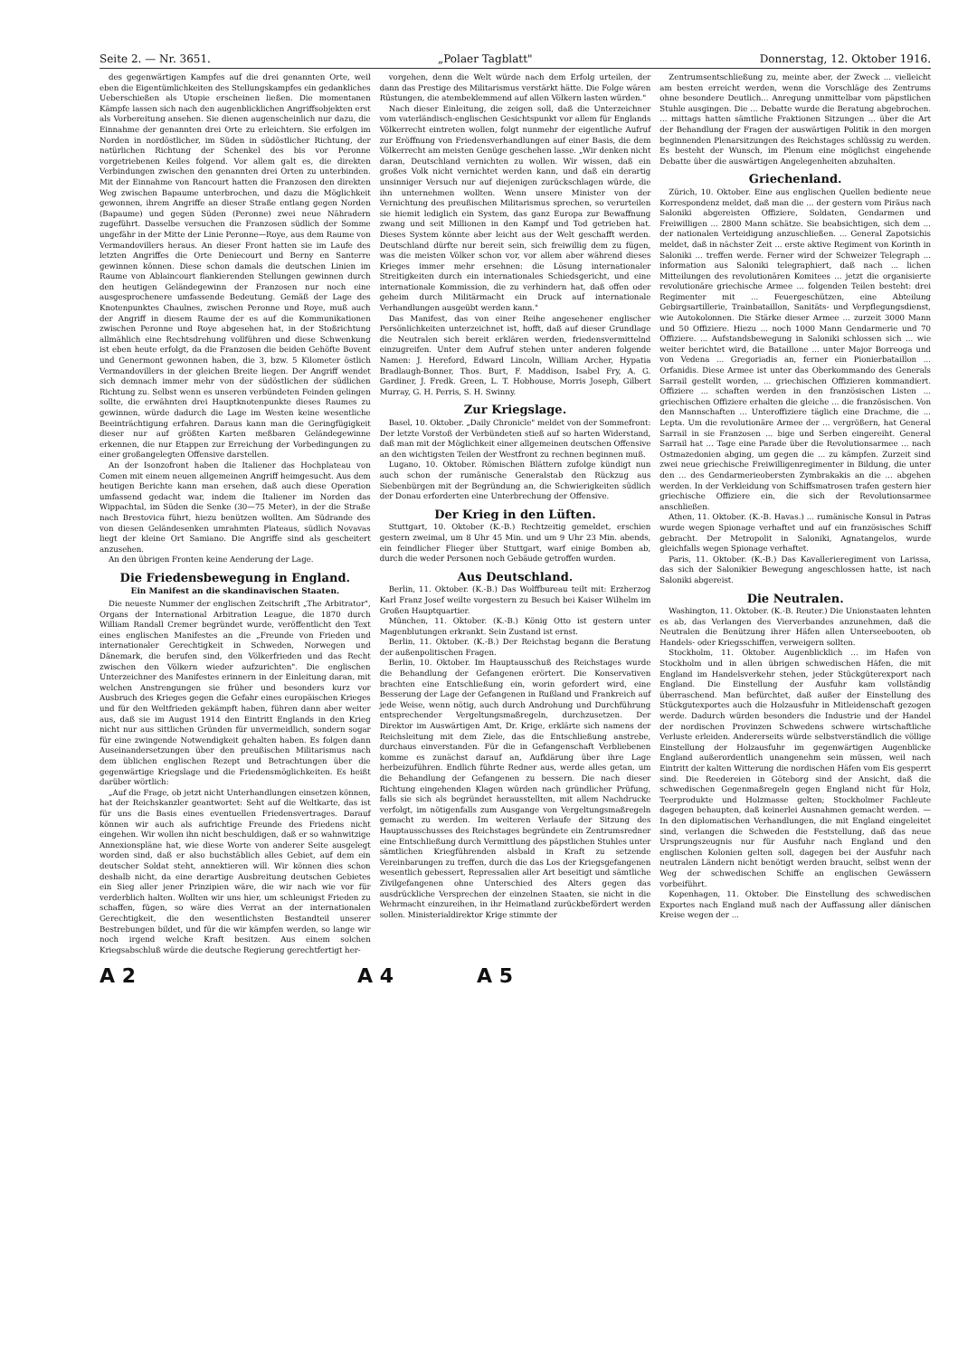Seite 2. — Nr. 3651. „Polaer Tagblatt" Donnerstag, 12. Oktober 1916.
des gegenwärtigen Kampfes auf die drei genannten Orte, weil eben die Eigentümlichkeiten des Stellungskampfes ein gedankliches Ueberschießen als Utopie erscheinen ließen. Die momentanen Kämpfe lassen sich nach den augenblicklichen Angriffsobjekten erst als Vorbereitung ansehen. Sie dienen augenscheinlich nur dazu, die Einnahme der genannten drei Orte zu erleichtern. Sie erfolgen im Norden in nordöstlicher, im Süden in südöstlicher Richtung, der natürlichen Richtung der Schenkel des bis vor Peronne vorgetriebenen Keiles folgend. Vor allem galt es, die direkten Verbindungen zwischen den genannten drei Orten zu unterbinden. Mit der Einnahme von Rancourt hatten die Franzosen den direkten Weg zwischen Bapaume unterbrochen, und dazu die Möglichkeit gewonnen, ihrem Angriffe an dieser Straße entlang gegen Norden (Bapaume) und gegen Süden (Peronne) zwei neue Nähradern zugeführt. Dasselbe versuchen die Franzosen südlich der Somme ungefähr in der Mitte der Linie Peronne—Roye, aus dem Raume von Vermandovillers heraus. An dieser Front hatten sie im Laufe des letzten Angriffes die Orte Deniecourt und Berny en Santerre gewinnen können. Diese schon damals die deutschen Linien im Raume von Ablaincourt flankierenden Stellungen gewinnen durch den heutigen Geländegewinn der Franzosen nur noch eine ausgesprochenere umfassende Bedeutung. Gemäß der Lage des Knotenpunktes Chaulnes, zwischen Peronne und Roye, muß auch der Angriff in diesem Raume der es auf die Kommunikationen zwischen Peronne und Roye abgesehen hat, in der Stoßrichtung allmählich eine Rechtsdrehung vollführen und diese Schwenkung ist eben heute erfolgt, da die Franzosen die beiden Gehöfte Bovent und Genermont gewonnen haben, die 3, bzw. 5 Kilometer östlich Vermandovillers in der gleichen Breite liegen. Der Angriff wendet sich demnach immer mehr von der südöstlichen der südlichen Richtung zu. Selbst wenn es unseren verbündeten Feinden gelingen sollte, die erwähnten drei Hauptknotenpunkte dieses Raumes zu gewinnen, würde dadurch die Lage im Westen keine wesentliche Beeinträchtigung erfahren. Daraus kann man die Geringfügigkeit dieser nur auf größten Karten meßbaren Geländegewinne erkennen, die nur Etappen zur Erreichung der Vorbedingungen zu einer großangelegten Offensive darstellen.
An der Isonzofront haben die Italiener das Hochplateau von Comen mit einem neuen allgemeinen Angriff heimgesucht. Aus dem heutigen Berichte kann man ersehen, daß auch diese Operation umfassend gedacht war, indem die Italiener im Norden das Wippachtal, im Süden die Senke (30—75 Meter), in der die Straße nach Brestovica führt, hiezu benützen wollten. Am Südrande des von diesen Geländesenken umrahmten Plateaus, südlich Novavas liegt der kleine Ort Samiano. Die Angriffe sind als gescheitert anzusehen.
An den übrigen Fronten keine Aenderung der Lage.
Die Friedensbewegung in England.
Ein Manifest an die skandinavischen Staaten.
Die neueste Nummer der englischen Zeitschrift „The Arbitrator", Organs der International Arbitration League, die 1870 durch William Randall Cremer begründet wurde, veröffentlicht den Text eines englischen Manifestes an die „Freunde von Frieden und internationaler Gerechtigkeit in Schweden, Norwegen und Dänemark, die berufen sind, den Völkerfrieden und das Recht zwischen den Völkern wieder aufzurichten". Die englischen Unterzeichner des Manifestes erinnern in der Einleitung daran, mit welchen Anstrengungen sie früher und besonders kurz vor Ausbruch des Krieges gegen die Gefahr eines europäischen Krieges und für den Weltfrieden gekämpft haben, führen dann aber weiter aus, daß sie im August 1914 den Eintritt Englands in den Krieg nicht nur aus sittlichen Gründen für unvermeidlich, sondern sogar für eine zwingende Notwendigkeit gehalten haben. Es folgen dann Auseinandersetzungen über den preußischen Militarismus nach dem üblichen englischen Rezept und Betrachtungen über die gegenwärtige Kriegslage und die Friedensmöglichkeiten. Es heißt darüber wörtlich:
„Auf die Frage, ob jetzt nicht Unterhandlungen einsetzen können, hat der Reichskanzler geantwortet: Seht auf die Weltkarte, das ist für uns die Basis eines eventuellen Friedensvertrages. Darauf können wir auch als aufrichtige Freunde des Friedens nicht eingehen. Wir wollen ihn nicht beschuldigen, daß er so wahnwitzige Annexionspläne hat, wie diese Worte von anderer Seite ausgelegt worden sind, daß er also buchstäblich alles Gebiet, auf dem ein deutscher Soldat steht, annektieren will. Wir können dies schon deshalb nicht, da eine derartige Ausbreitung deutschen Gebietes ein Sieg aller jener Prinzipien wäre, die wir nach wie vor für verderblich halten. Wollten wir uns hier, um schleunigst Frieden zu schaffen, fügen, so wäre dies Verrat an der internationalen Gerechtigkeit, die den wesentlichsten Bestandteil unserer Bestrebungen bildet, und für die wir kämpfen werden, so lange wir noch irgend welche Kraft besitzen. Aus einem solchen Kriegsabschluß würde die deutsche Regierung gerechtfertigt her-
vorgehen, denn die Welt würde nach dem Erfolg urteilen, der dann das Prestige des Militarismus verstärkt hätte. Die Folge wären Rüstungen, die atembeklemmend auf allen Völkern lasten würden."
Nach dieser Einleitung, die zeigen soll, daß die Unterzeichner vom vaterländisch-englischen Gesichtspunkt vor allem für Englands Völkerrecht eintreten wollen, folgt nunmehr der eigentliche Aufruf zur Eröffnung von Friedensverhandlungen auf einer Basis, die dem Völkerrecht am meisten Genüge geschehen lasse. „Wir denken nicht daran, Deutschland vernichten zu wollen. Wir wissen, daß ein großes Volk nicht vernichtet werden kann, und daß ein derartig unsinniger Versuch nur auf diejenigen zurückschlagen würde, die ihn unternehmen wollten. Wenn unsere Minister von der Vernichtung des preußischen Militarismus sprechen, so verurteilen sie hiemit lediglich ein System, das ganz Europa zur Bewaffnung zwang und seit Millionen in den Kampf und Tod getrieben hat. Dieses System könnte aber leicht aus der Welt geschafft werden. Deutschland dürfte nur bereit sein, sich freiwillig dem zu fügen, was die meisten Völker schon vor, vor allem aber während dieses Krieges immer mehr ersehnen: die Lösung internationaler Streitigkeiten durch ein internationales Schiedsgericht, und eine internationale Kommission, die zu verhindern hat, daß offen oder geheim durch Militärmacht ein Druck auf internationale Verhandlungen ausgeübt werden kann."
Das Manifest, das von einer Reihe angesehener englischer Persönlichkeiten unterzeichnet ist, hofft, daß auf dieser Grundlage die Neutralen sich bereit erklären werden, friedensvermittelnd einzugreifen. Unter dem Aufruf stehen unter anderen folgende Namen: J. Hereford, Edward Lincoln, William Archer, Hypatia Bradlaugh-Bonner, Thos. Burt, F. Maddison, Isabel Fry, A. G. Gardiner, J. Fredk. Green, L. T. Hobhouse, Morris Joseph, Gilbert Murray, G. H. Perris, S. H. Swinny.
Zur Kriegslage.
Basel, 10. Oktober. „Daily Chronicle" meldet von der Sommefront: Der letzte Vorstoß der Verbündeten stieß auf so harten Widerstand, daß man mit der Möglichkeit einer allgemeinen deutschen Offensive an den wichtigsten Teilen der Westfront zu rechnen beginnen muß.
Lugano, 10. Oktober. Römischen Blättern zufolge kündigt nun auch schon der rumänische Generalstab den Rückzug aus Siebenbürgen mit der Begründung an, die Schwierigkeiten südlich der Donau erforderten eine Unterbrechung der Offensive.
Der Krieg in den Lüften.
Stuttgart, 10. Oktober (K.-B.) Rechtzeitig gemeldet, erschien gestern zweimal, um 8 Uhr 45 Min. und um 9 Uhr 23 Min. abends, ein feindlicher Flieger über Stuttgart, warf einige Bomben ab, durch die weder Personen noch Gebäude getroffen wurden.
Aus Deutschland.
Berlin, 11. Oktober. (K.-B.) Das Wolffbureau teilt mit: Erzherzog Karl Franz Josef weilte vorgestern zu Besuch bei Kaiser Wilhelm im Großen Hauptquartier.
München, 11. Oktober. (K.-B.) König Otto ist gestern unter Magenblutungen erkrankt. Sein Zustand ist ernst.
Berlin, 11. Oktober. (K.-B.) Der Reichstag begann die Beratung der außenpolitischen Fragen.
Berlin, 10. Oktober. Im Hauptausschuß des Reichstages wurde die Behandlung der Gefangenen erörtert. Die Konservativen brachten eine Entschließung ein, worin gefordert wird, eine Besserung der Lage der Gefangenen in Rußland und Frankreich auf jede Weise, wenn nötig, auch durch Androhung und Durchführung entsprechender Vergeltungsmaßregeln, durchzusetzen. Der Direktor im Auswärtigen Amt, Dr. Krige, erklärte sich namens der Reichsleitung mit dem Ziele, das die Entschließung anstrebe, durchaus einverstanden. Für die in Gefangenschaft Verbliebenen komme es zunächst darauf an, Aufklärung über ihre Lage herbeizuführen. Endlich führte Redner aus, werde alles getan, um die Behandlung der Gefangenen zu bessern. Die nach dieser Richtung eingehenden Klagen würden nach gründlicher Prüfung, falls sie sich als begründet herausstellten, mit allem Nachdrucke verfolgt, im nötigenfalls zum Ausgange von Vergeltungsmaßregeln gemacht zu werden. Im weiteren Verlaufe der Sitzung des Hauptausschusses des Reichstages begründete ein Zentrumsredner eine Entschließung durch Vermittlung des päpstlichen Stuhles unter sämtlichen Kriegführenden alsbald in Kraft zu setzende Vereinbarungen zu treffen, durch die das Los der Kriegsgefangenen wesentlich gebessert, Repressalien aller Art beseitigt und sämtliche Zivilgefangenen ohne Unterschied des Alters gegen das ausdrückliche Versprechen der einzelnen Staaten, sie nicht in die Wehrmacht einzureihen, in ihr Heimatland zurückbefördert werden sollen. Ministerialdirektor Krige stimmte der
Zentrumsentschließung zu, meinte aber, der Zweck ... vielleicht am besten erreicht werden, wenn die Vorschläge des Zentrums ohne besondere Deutlich... Anregung unmittelbar vom päpstlichen Stuhle ausgingen. Die ... Debatte wurde die Beratung abgebrochen. ... mittags hatten sämtliche Fraktionen Sitzungen ... über die Art der Behandlung der Fragen der auswärtigen Politik in den morgen beginnenden Plenarsitzungen des Reichstages schlüssig zu werden. Es besteht der Wunsch, im Plenum eine möglichst eingehende Debatte über die auswärtigen Angelegenheiten abzuhalten.
Griechenland.
Zürich, 10. Oktober. Eine aus englischen Quellen bediente neue Korrespondenz meldet, daß man die ... der gestern vom Piräus nach Saloniki abgereisten Offiziere, Soldaten, Gendarmen und Freiwilligen ... 2800 Mann schätze. Sie beabsichtigen, sich dem ... der nationalen Verteidigung anzuschließen. ... General Zapotsichis meldet, daß in nächster Zeit ... erste aktive Regiment von Korinth in Saloniki ... treffen werde. Ferner wird der Schweizer Telegraph ... information aus Saloniki telegraphiert, daß nach ... lichen Mitteilungen des revolutionären Komitees ... jetzt die organisierte revolutionäre griechische Armee ... folgenden Teilen besteht: drei Regimenter mit ... Feuergeschützen, eine Abteilung Gebirgsartillerie, Trainbataillon, Sanitäts- und Verpflegungsdienst, wie Autokolonnen. Die Stärke dieser Armee ... zurzeit 3000 Mann und 50 Offiziere. Hiezu ... noch 1000 Mann Gendarmerie und 70 Offiziere. ... Aufstandsbewegung in Saloniki schlossen sich ... wie weiter berichtet wird, die Bataillone ... unter Major Borreoga und von Vedena ... Gregoriadis an, ferner ein Pionierbataillon ... Orfanidis. Diese Armee ist unter das Oberkommando des Generals Sarrail gestellt worden, ... griechischen Offizieren kommandiert. Offiziere ... schaften werden in den französischen Listen ... griechischen Offiziere erhalten die gleiche ... die französischen. Von den Mannschaften ... Unteroffiziere täglich eine Drachme, die ... Lepta. Um die revolutionäre Armee der ... vergrößern, hat General Sarrail in sie Franzosen ... bige und Serben eingereiht. General Sarrail hat ... Tage eine Parade über die Revolutionsarmee ... nach Ostmazedonien abging, um gegen die ... zu kämpfen. Zurzeit sind zwei neue griechische Freiwilligenregimenter in Bildung, die unter den ... des Gendarmerieobersten Zymbrakakis an die ... abgehen werden. In der Verkleidung von Schiffsmatrosen trafen gestern hier griechische Offiziere ein, die sich der Revolutionsarmee anschließen.
Athen, 11. Oktober. (K.-B. Havas.) ... rumänische Konsul in Patras wurde wegen Spionage verhaftet und auf ein französisches Schiff gebracht. Der Metropolit in Saloniki, Agnatangelos, wurde gleichfalls wegen Spionage verhaftet.
Paris, 11. Oktober. (K.-B.) Das Kavallerieregiment von Larissa, das sich der Salonikier Bewegung angeschlossen hatte, ist nach Saloniki abgereist.
Die Neutralen.
Washington, 11. Oktober. (K.-B. Reuter.) Die Unionstaaten lehnten es ab, das Verlangen des Vierverbandes anzunehmen, daß die Neutralen die Benützung ihrer Häfen allen Unterseebooten, ob Handels- oder Kriegsschiffen, verweigern sollten.
Stockholm, 11. Oktober. Augenblicklich ... im Hafen von Stockholm und in allen übrigen schwedischen Häfen, die mit England im Handelsverkehr stehen, jeder Stückgüterexport nach England. Die Einstellung der Ausfuhr kam vollständig überraschend. Man befürchtet, daß außer der Einstellung des Stückgutexportes auch die Holzausfuhr in Mitleidenschaft gezogen werde. Dadurch würden besonders die Industrie und der Handel der nordischen Provinzen Schwedens schwere wirtschaftliche Verluste erleiden. Andererseits würde selbstverständlich die völlige Einstellung der Holzausfuhr im gegenwärtigen Augenblicke England außerordentlich unangenehm sein müssen, weil nach Eintritt der kalten Witterung die nordischen Häfen vom Eis gesperrt sind. Die Reedereien in Göteborg sind der Ansicht, daß die schwedischen Gegenmaßregeln gegen England nicht für Holz, Teerprodukte und Holzmasse gelten; Stockholmer Fachleute dagegen behaupten, daß keinerlei Ausnahmen gemacht werden. — In den diplomatischen Verhandlungen, die mit England eingeleitet sind, verlangen die Schweden die Feststellung, daß das neue Ursprungszeugnis nur für Ausfuhr nach England und den englischen Kolonien gelten soll, dagegen bei der Ausfuhr nach neutralen Ländern nicht benötigt werden braucht, selbst wenn der Weg der schwedischen Schiffe an englischen Gewässern vorbeiführt.
Kopenhagen, 11. Oktober. Die Einstellung des schwedischen Exportes nach England muß nach der Auffassung aller dänischen Kreise wegen der ...
A 2 A 4 A 5